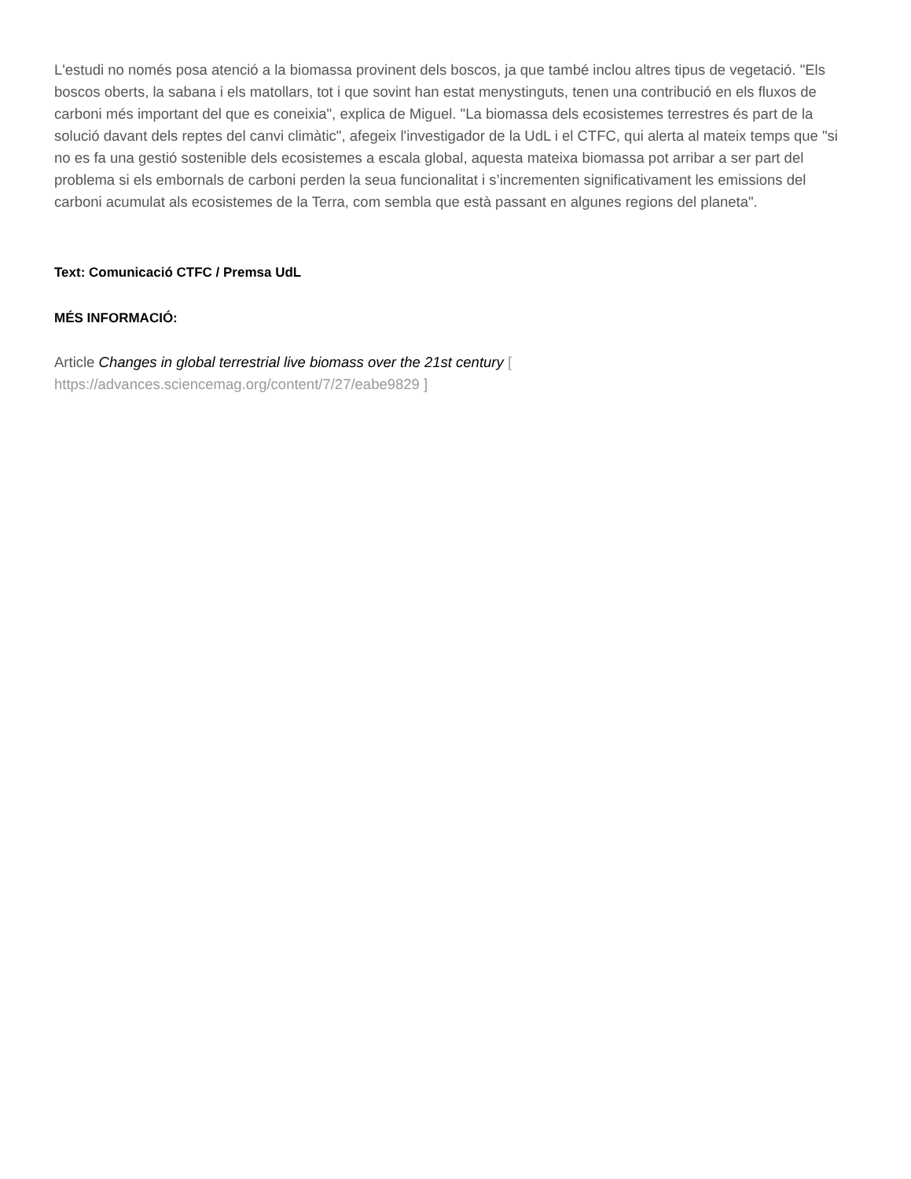L'estudi no només posa atenció a la biomassa provinent dels boscos, ja que també inclou altres tipus de vegetació. "Els boscos oberts, la sabana i els matollars, tot i que sovint han estat menystinguts, tenen una contribució en els fluxos de carboni més important del que es coneixia", explica de Miguel. "La biomassa dels ecosistemes terrestres és part de la solució davant dels reptes del canvi climàtic", afegeix l'investigador de la UdL i el CTFC, qui alerta al mateix temps que "si no es fa una gestió sostenible dels ecosistemes a escala global, aquesta mateixa biomassa pot arribar a ser part del problema si els embornals de carboni perden la seua funcionalitat i s’incrementen significativament les emissions del carboni acumulat als ecosistemes de la Terra, com sembla que està passant en algunes regions del planeta".
Text: Comunicació CTFC / Premsa UdL
MÉS INFORMACIÓ:
Article Changes in global terrestrial live biomass over the 21st century [
https://advances.sciencemag.org/content/7/27/eabe9829 ]